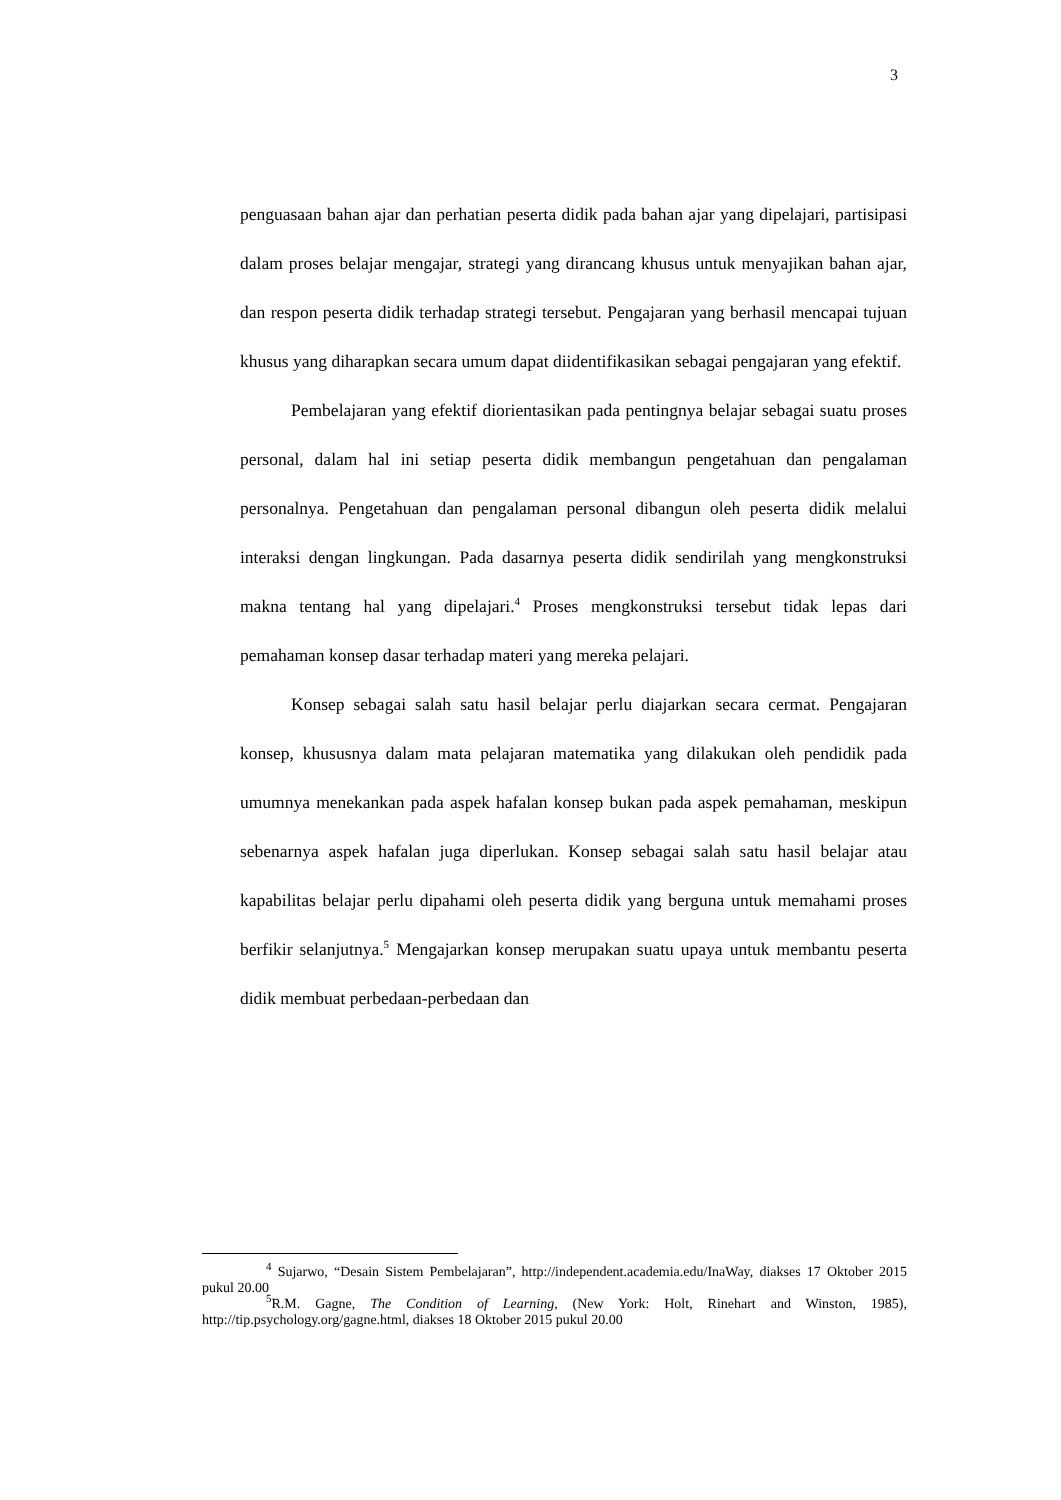3
penguasaan bahan ajar dan perhatian peserta didik pada bahan ajar yang dipelajari, partisipasi dalam proses belajar mengajar, strategi yang dirancang khusus untuk menyajikan bahan ajar, dan respon peserta didik terhadap strategi tersebut. Pengajaran yang berhasil mencapai tujuan khusus yang diharapkan secara umum dapat diidentifikasikan sebagai pengajaran yang efektif.
Pembelajaran yang efektif diorientasikan pada pentingnya belajar sebagai suatu proses personal, dalam hal ini setiap peserta didik membangun pengetahuan dan pengalaman personalnya. Pengetahuan dan pengalaman personal dibangun oleh peserta didik melalui interaksi dengan lingkungan. Pada dasarnya peserta didik sendirilah yang mengkonstruksi makna tentang hal yang dipelajari.<sup>4</sup> Proses mengkonstruksi tersebut tidak lepas dari pemahaman konsep dasar terhadap materi yang mereka pelajari.
Konsep sebagai salah satu hasil belajar perlu diajarkan secara cermat. Pengajaran konsep, khususnya dalam mata pelajaran matematika yang dilakukan oleh pendidik pada umumnya menekankan pada aspek hafalan konsep bukan pada aspek pemahaman, meskipun sebenarnya aspek hafalan juga diperlukan. Konsep sebagai salah satu hasil belajar atau kapabilitas belajar perlu dipahami oleh peserta didik yang berguna untuk memahami proses berfikir selanjutnya.<sup>5</sup> Mengajarkan konsep merupakan suatu upaya untuk membantu peserta didik membuat perbedaan-perbedaan dan
<sup>4</sup> Sujarwo, “Desain Sistem Pembelajaran”, http://independent.academia.edu/InaWay, diakses 17 Oktober 2015 pukul 20.00
<sup>5</sup> R.M. Gagne, The Condition of Learning, (New York: Holt, Rinehart and Winston, 1985), http://tip.psychology.org/gagne.html, diakses 18 Oktober 2015 pukul 20.00